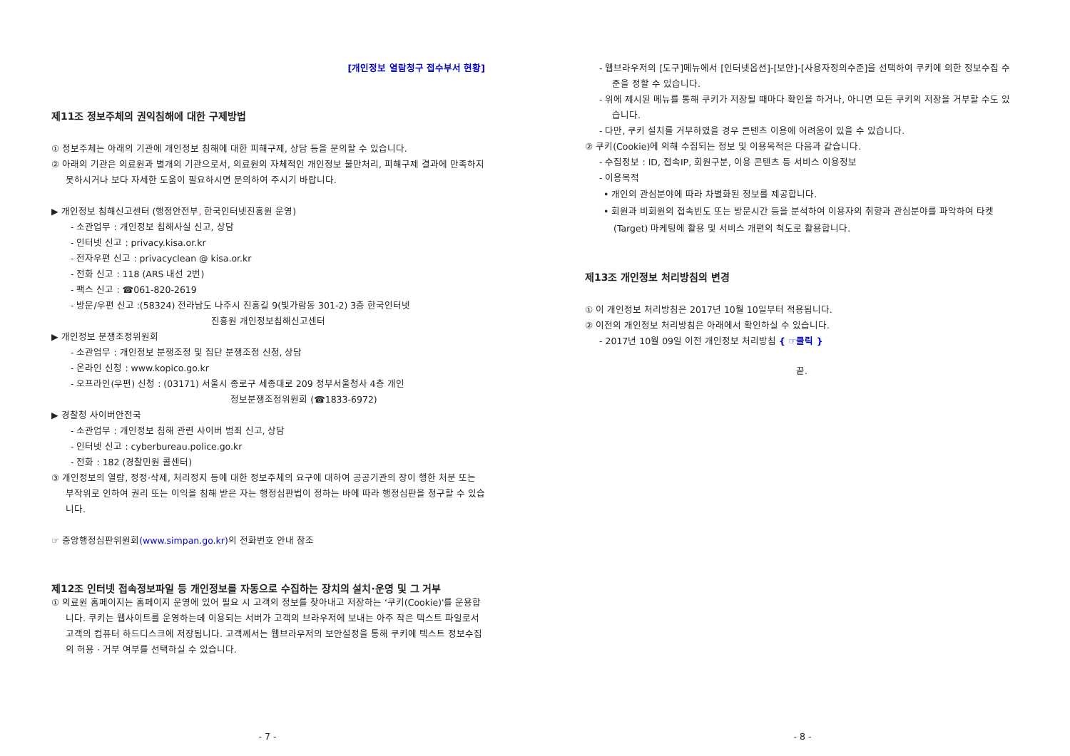[개인정보 열람청구 접수부서 현황]
제11조 정보주체의 권익침해에 대한 구제방법
① 정보주체는 아래의 기관에 개인정보 침해에 대한 피해구제, 상담 등을 문의할 수 있습니다.
② 아래의 기관은 의료원과 별개의 기관으로서, 의료원의 자체적인 개인정보 불만처리, 피해구제 결과에 만족하지 못하시거나 보다 자세한 도움이 필요하시면 문의하여 주시기 바랍니다.
▶ 개인정보 침해신고센터 (행정안전부, 한국인터넷진흥원 운영)
- 소관업무 : 개인정보 침해사실 신고, 상담
- 인터넷 신고 : privacy.kisa.or.kr
- 전자우편 신고 : privacyclean @ kisa.or.kr
- 전화 신고 : 118 (ARS 내선 2번)
- 팩스 신고 : ☎061-820-2619
- 방문/우편 신고 :(58324) 전라남도 나주시 진흥길 9(빛가람동 301-2) 3층 한국인터넷
진흥원 개인정보침해신고센터
▶ 개인정보 분쟁조정위원회
- 소관업무 : 개인정보 분쟁조정 및 집단 분쟁조정 신청, 상담
- 온라인 신청 : www.kopico.go.kr
- 오프라인(우편) 신청 : (03171) 서울시 종로구 세종대로 209 정부서울청사 4층 개인
정보분쟁조정위원회 (☎1833-6972)
▶ 경찰청 사이버안전국
- 소관업무 : 개인정보 침해 관련 사이버 범죄 신고, 상담
- 인터넷 신고 : cyberbureau.police.go.kr
- 전화 : 182 (경찰민원 콜센터)
③ 개인정보의 열람, 정정·삭제, 처리정지 등에 대한 정보주체의 요구에 대하여 공공기관의 장이 행한 처분 또는 부작위로 인하여 권리 또는 이익을 침해 받은 자는 행정심판법이 정하는 바에 따라 행정심판을 청구할 수 있습니다.
☞ 중앙행정심판위원회(www.simpan.go.kr) 의 전화번호 안내 참조
제12조 인터넷 접속정보파일 등 개인정보를 자동으로 수집하는 장치의 설치·운영 및 그 거부
① 의료원 홈페이지는 홈페이지 운영에 있어 필요 시 고객의 정보를 찾아내고 저장하는 ‘쿠키(Cookie)'를 운용합니다. 쿠키는 웹사이트를 운영하는데 이용되는 서버가 고객의 브라우저에 보내는 아주 작은 텍스트 파일로서 고객의 컴퓨터 하드디스크에 저장됩니다. 고객께서는 웹브라우저의 보안설정을 통해 쿠키에 텍스트 정보수집의 허용 · 거부 여부를 선택하실 수 있습니다.
- 7 -
- 웹브라우저의 [도구]메뉴에서 [인터넷옵션]-[보안]-[사용자정의수준]을 선택하여 쿠키에 의한 정보수집 수준을 정할 수 있습니다.
- 위에 제시된 메뉴를 통해 쿠키가 저장될 때마다 확인을 하거나, 아니면 모든 쿠키의 저장을 거부할 수도 있습니다.
- 다만, 쿠키 설치를 거부하였을 경우 콘텐츠 이용에 어려움이 있을 수 있습니다.
② 쿠키(Cookie)에 의해 수집되는 정보 및 이용목적은 다음과 같습니다.
- 수집정보 : ID, 접속IP, 회원구분, 이용 콘텐츠 등 서비스 이용정보
- 이용목적
• 개인의 관심분야에 따라 차별화된 정보를 제공합니다.
• 회원과 비회원의 접속빈도 또는 방문시간 등을 분석하여 이용자의 취향과 관심분야를 파악하여 타켓(Target) 마케팅에 활용 및 서비스 개편의 척도로 활용합니다.
제13조 개인정보 처리방침의 변경
① 이 개인정보 처리방침은 2017년 10월 10일부터 적용됩니다.
② 이전의 개인정보 처리방침은 아래에서 확인하실 수 있습니다.
- 2017년 10월 09일 이전 개인정보 처리방침 { ☞클릭 }
끝.
- 8 -